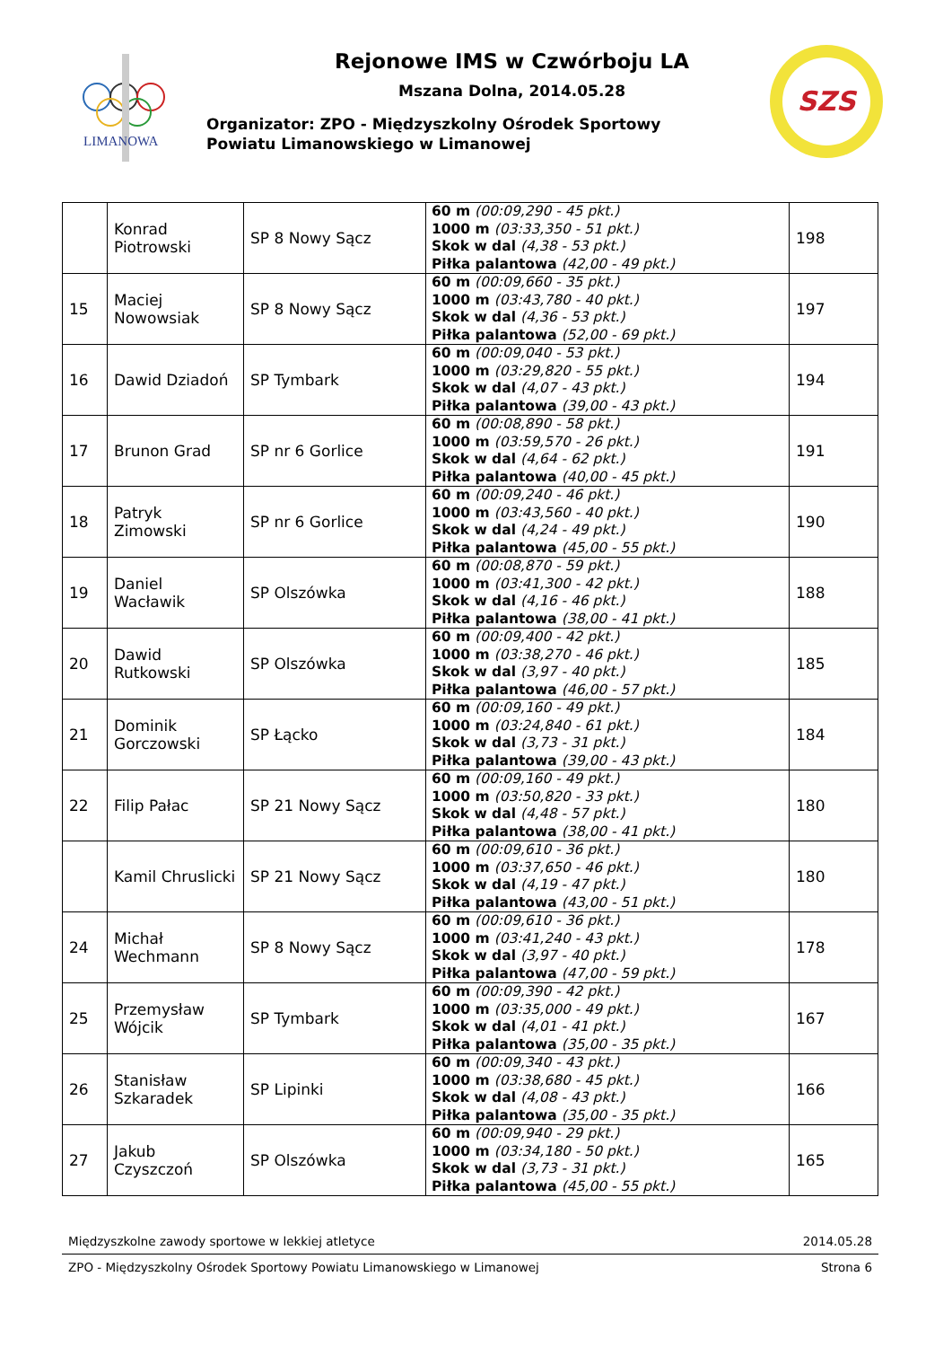LIMANOWA
SZS
Rejonowe IMS w Czwórboju LA
Mszana Dolna, 2014.05.28
Organizator: ZPO - Międzyszkolny Ośrodek Sportowy
Powiatu Limanowskiego w Limanowej
| | Konrad Piotrowski | SP 8 Nowy Sącz | 60 m (00:09,290 - 45 pkt.) 1000 m (03:33,350 - 51 pkt.) Skok w dal (4,38 - 53 pkt.) Piłka palantowa (42,00 - 49 pkt.) | 198 |
| 15 | Maciej Nowowsiak | SP 8 Nowy Sącz | 60 m (00:09,660 - 35 pkt.) 1000 m (03:43,780 - 40 pkt.) Skok w dal (4,36 - 53 pkt.) Piłka palantowa (52,00 - 69 pkt.) | 197 |
| 16 | Dawid Dziadoń | SP Tymbark | 60 m (00:09,040 - 53 pkt.) 1000 m (03:29,820 - 55 pkt.) Skok w dal (4,07 - 43 pkt.) Piłka palantowa (39,00 - 43 pkt.) | 194 |
| 17 | Brunon Grad | SP nr 6 Gorlice | 60 m (00:08,890 - 58 pkt.) 1000 m (03:59,570 - 26 pkt.) Skok w dal (4,64 - 62 pkt.) Piłka palantowa (40,00 - 45 pkt.) | 191 |
| 18 | Patryk Zimowski | SP nr 6 Gorlice | 60 m (00:09,240 - 46 pkt.) 1000 m (03:43,560 - 40 pkt.) Skok w dal (4,24 - 49 pkt.) Piłka palantowa (45,00 - 55 pkt.) | 190 |
| 19 | Daniel Wacławik | SP Olszówka | 60 m (00:08,870 - 59 pkt.) 1000 m (03:41,300 - 42 pkt.) Skok w dal (4,16 - 46 pkt.) Piłka palantowa (38,00 - 41 pkt.) | 188 |
| 20 | Dawid Rutkowski | SP Olszówka | 60 m (00:09,400 - 42 pkt.) 1000 m (03:38,270 - 46 pkt.) Skok w dal (3,97 - 40 pkt.) Piłka palantowa (46,00 - 57 pkt.) | 185 |
| 21 | Dominik Gorczowski | SP Łącko | 60 m (00:09,160 - 49 pkt.) 1000 m (03:24,840 - 61 pkt.) Skok w dal (3,73 - 31 pkt.) Piłka palantowa (39,00 - 43 pkt.) | 184 |
| 22 | Filip Pałac | SP 21 Nowy Sącz | 60 m (00:09,160 - 49 pkt.) 1000 m (03:50,820 - 33 pkt.) Skok w dal (4,48 - 57 pkt.) Piłka palantowa (38,00 - 41 pkt.) | 180 |
| | Kamil Chruslicki | SP 21 Nowy Sącz | 60 m (00:09,610 - 36 pkt.) 1000 m (03:37,650 - 46 pkt.) Skok w dal (4,19 - 47 pkt.) Piłka palantowa (43,00 - 51 pkt.) | 180 |
| 24 | Michał Wechmann | SP 8 Nowy Sącz | 60 m (00:09,610 - 36 pkt.) 1000 m (03:41,240 - 43 pkt.) Skok w dal (3,97 - 40 pkt.) Piłka palantowa (47,00 - 59 pkt.) | 178 |
| 25 | Przemysław Wójcik | SP Tymbark | 60 m (00:09,390 - 42 pkt.) 1000 m (03:35,000 - 49 pkt.) Skok w dal (4,01 - 41 pkt.) Piłka palantowa (35,00 - 35 pkt.) | 167 |
| 26 | Stanisław Szkaradek | SP Lipinki | 60 m (00:09,340 - 43 pkt.) 1000 m (03:38,680 - 45 pkt.) Skok w dal (4,08 - 43 pkt.) Piłka palantowa (35,00 - 35 pkt.) | 166 |
| 27 | Jakub Czyszczoń | SP Olszówka | 60 m (00:09,940 - 29 pkt.) 1000 m (03:34,180 - 50 pkt.) Skok w dal (3,73 - 31 pkt.) Piłka palantowa (45,00 - 55 pkt.) | 165 |
Międzyszkolne zawody sportowe w lekkiej atletyce 2014.05.28
ZPO - Międzyszkolny Ośrodek Sportowy Powiatu Limanowskiego w Limanowej Strona 6